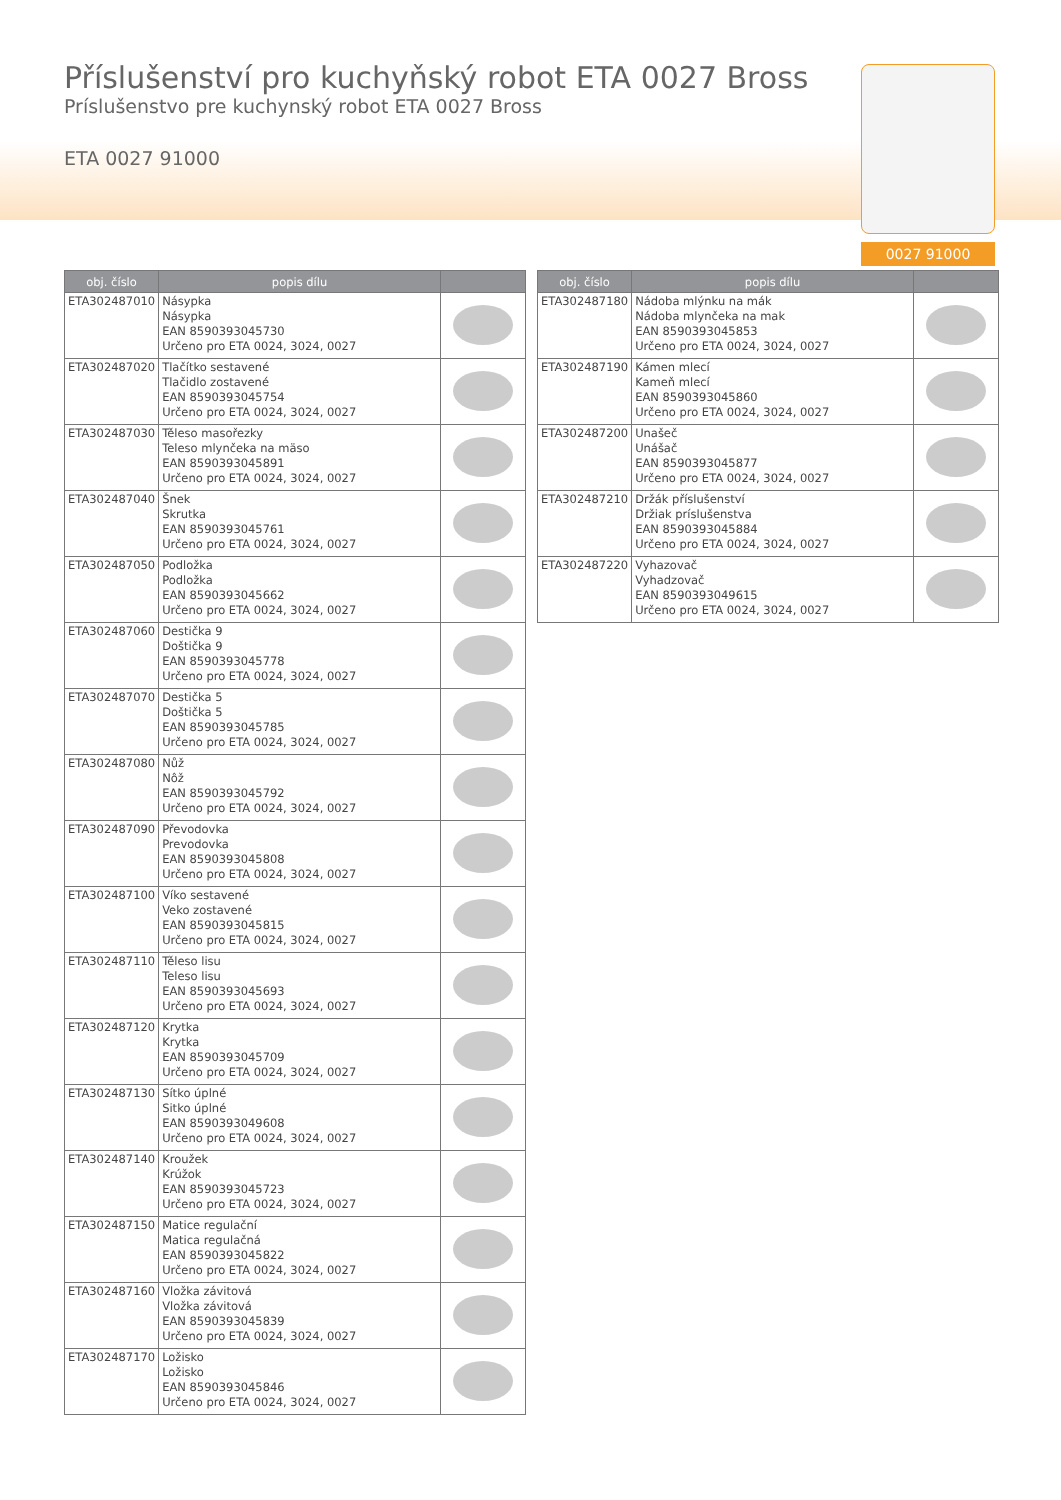Příslušenství pro kuchyňský robot ETA 0027 Bross
Príslušenstvo pre kuchynský robot ETA 0027 Bross
ETA 0027 91000
0027 91000
| obj. číslo | popis dílu | |
| --- | --- | --- |
| ETA302487010 | Násypka Násypka EAN 8590393045730 Určeno pro ETA 0024, 3024, 0027 | |
| ETA302487020 | Tlačítko sestavené Tlačidlo zostavené EAN 8590393045754 Určeno pro ETA 0024, 3024, 0027 | |
| ETA302487030 | Těleso masořezky Teleso mlynčeka na mäso EAN 8590393045891 Určeno pro ETA 0024, 3024, 0027 | |
| ETA302487040 | Šnek Skrutka EAN 8590393045761 Určeno pro ETA 0024, 3024, 0027 | |
| ETA302487050 | Podložka Podložka EAN 8590393045662 Určeno pro ETA 0024, 3024, 0027 | |
| ETA302487060 | Destička 9 Doštička 9 EAN 8590393045778 Určeno pro ETA 0024, 3024, 0027 | |
| ETA302487070 | Destička 5 Doštička 5 EAN 8590393045785 Určeno pro ETA 0024, 3024, 0027 | |
| ETA302487080 | Nůž Nôž EAN 8590393045792 Určeno pro ETA 0024, 3024, 0027 | |
| ETA302487090 | Převodovka Prevodovka EAN 8590393045808 Určeno pro ETA 0024, 3024, 0027 | |
| ETA302487100 | Víko sestavené Veko zostavené EAN 8590393045815 Určeno pro ETA 0024, 3024, 0027 | |
| ETA302487110 | Těleso lisu Teleso lisu EAN 8590393045693 Určeno pro ETA 0024, 3024, 0027 | |
| ETA302487120 | Krytka Krytka EAN 8590393045709 Určeno pro ETA 0024, 3024, 0027 | |
| ETA302487130 | Sítko úplné Sitko úplné EAN 8590393049608 Určeno pro ETA 0024, 3024, 0027 | |
| ETA302487140 | Kroužek Krúžok EAN 8590393045723 Určeno pro ETA 0024, 3024, 0027 | |
| ETA302487150 | Matice regulační Matica regulačná EAN 8590393045822 Určeno pro ETA 0024, 3024, 0027 | |
| ETA302487160 | Vložka závitová Vložka závitová EAN 8590393045839 Určeno pro ETA 0024, 3024, 0027 | |
| ETA302487170 | Ložisko Ložisko EAN 8590393045846 Určeno pro ETA 0024, 3024, 0027 | |
| obj. číslo | popis dílu | |
| --- | --- | --- |
| ETA302487180 | Nádoba mlýnku na mák Nádoba mlynčeka na mak EAN 8590393045853 Určeno pro ETA 0024, 3024, 0027 | |
| ETA302487190 | Kámen mlecí Kameň mlecí EAN 8590393045860 Určeno pro ETA 0024, 3024, 0027 | |
| ETA302487200 | Unašeč Unášač EAN 8590393045877 Určeno pro ETA 0024, 3024, 0027 | |
| ETA302487210 | Držák příslušenství Držiak príslušenstva EAN 8590393045884 Určeno pro ETA 0024, 3024, 0027 | |
| ETA302487220 | Vyhazovač Vyhadzovač EAN 8590393049615 Určeno pro ETA 0024, 3024, 0027 | |